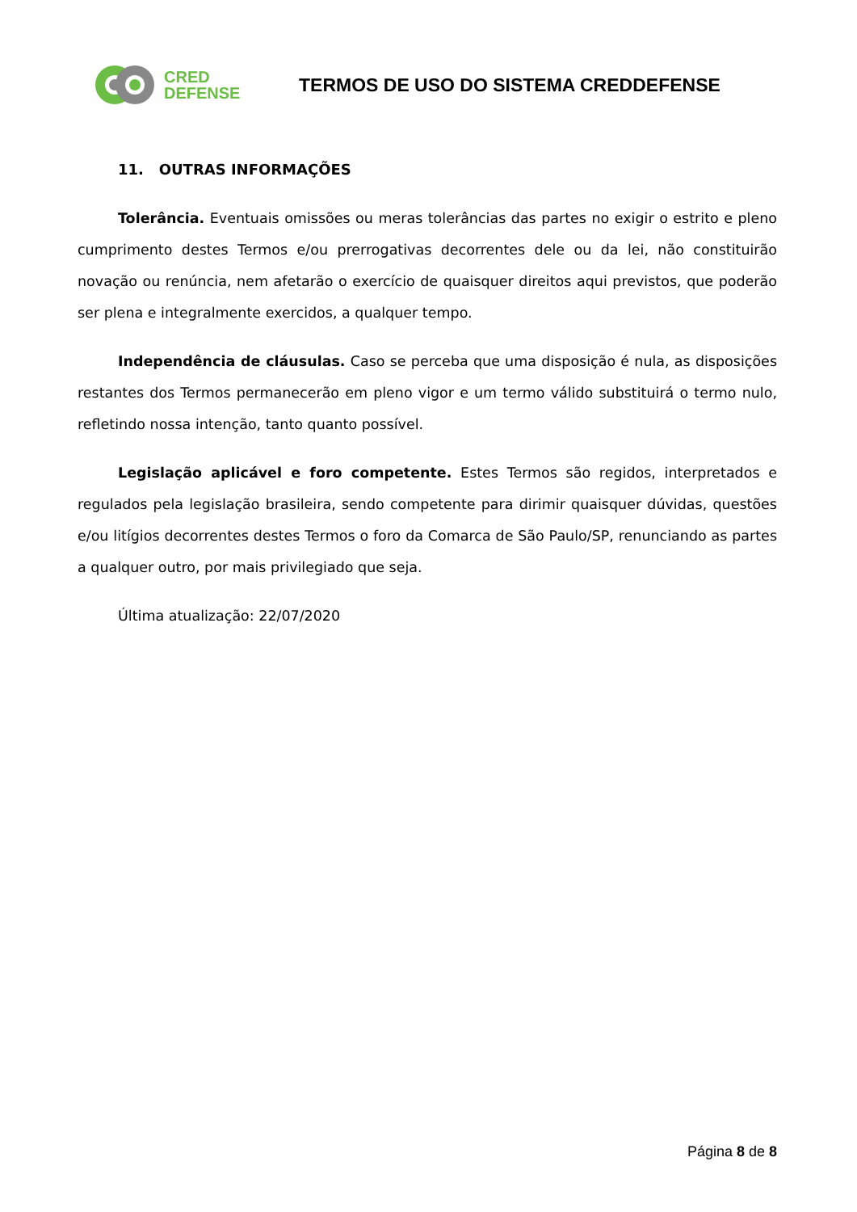CRED
DEFENSE
TERMOS DE USO DO SISTEMA CREDDEFENSE
11. OUTRAS INFORMAÇÕES
Tolerância. Eventuais omissões ou meras tolerâncias das partes no exigir o estrito e pleno cumprimento destes Termos e/ou prerrogativas decorrentes dele ou da lei, não constituirão novação ou renúncia, nem afetarão o exercício de quaisquer direitos aqui previstos, que poderão ser plena e integralmente exercidos, a qualquer tempo.
Independência de cláusulas. Caso se perceba que uma disposição é nula, as disposições restantes dos Termos permanecerão em pleno vigor e um termo válido substituirá o termo nulo, refletindo nossa intenção, tanto quanto possível.
Legislação aplicável e foro competente. Estes Termos são regidos, interpretados e regulados pela legislação brasileira, sendo competente para dirimir quaisquer dúvidas, questões e/ou litígios decorrentes destes Termos o foro da Comarca de São Paulo/SP, renunciando as partes a qualquer outro, por mais privilegiado que seja.
Última atualização: 22/07/2020
Página 8 de 8